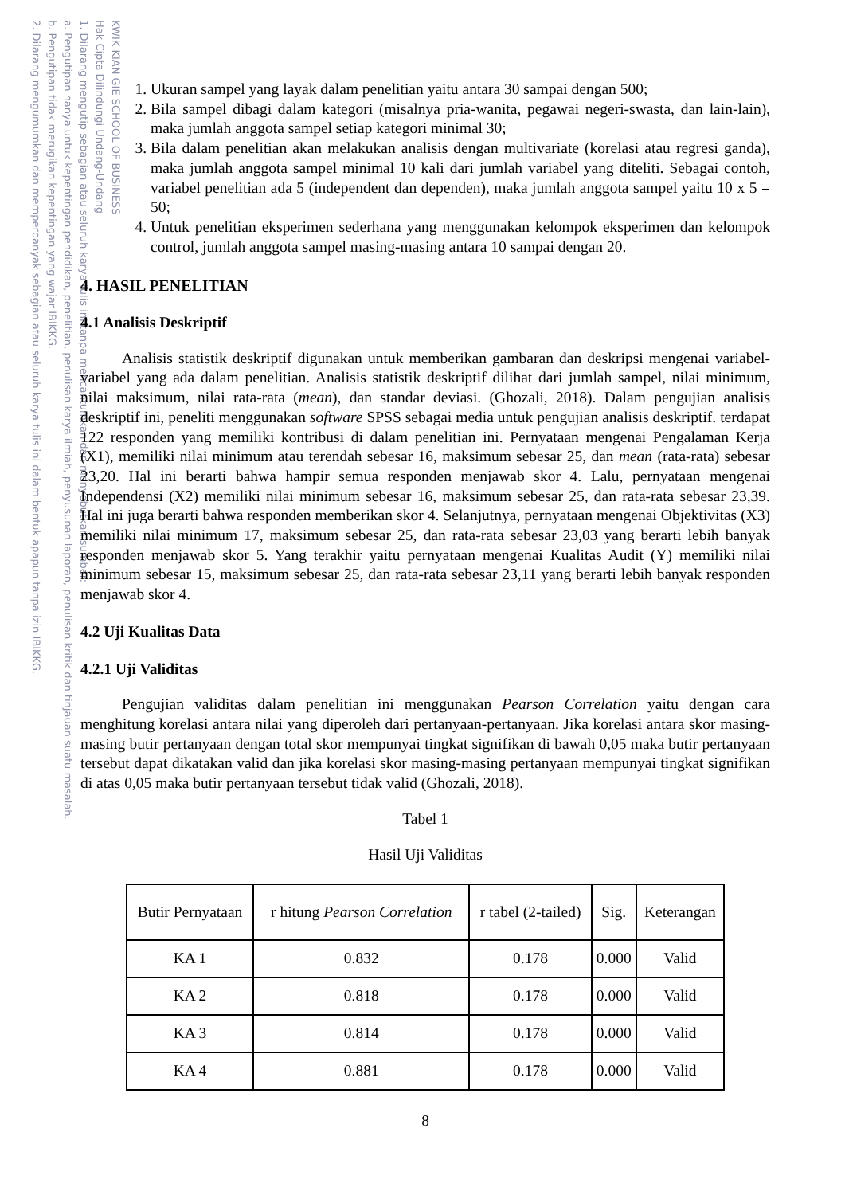KWIK KIAN GIE SCHOOL OF BUSINESS
Hak Cipta Dilindungi Undang-Undang
1. Dilarang mengutip sebagian atau seluruh karya tulis ini tanpa mencantumkan dan menyebutkan sumber:
a. Pengutipan hanya untuk kepentingan pendidikan, penelitian, penulisan karya ilmiah, penyusunan laporan, penulisan kritik dan tinjauan suatu masalah.
b. Pengutipan tidak merugikan kepentingan yang wajar IBIKKG.
2. Dilarang mengumumkan dan memperbanyak sebagian atau seluruh karya tulis ini dalam bentuk apapun tanpa izin IBIKKG.
1. Ukuran sampel yang layak dalam penelitian yaitu antara 30 sampai dengan 500;
2. Bila sampel dibagi dalam kategori (misalnya pria-wanita, pegawai negeri-swasta, dan lain-lain), maka jumlah anggota sampel setiap kategori minimal 30;
3. Bila dalam penelitian akan melakukan analisis dengan multivariate (korelasi atau regresi ganda), maka jumlah anggota sampel minimal 10 kali dari jumlah variabel yang diteliti. Sebagai contoh, variabel penelitian ada 5 (independent dan dependen), maka jumlah anggota sampel yaitu 10 x 5 = 50;
4. Untuk penelitian eksperimen sederhana yang menggunakan kelompok eksperimen dan kelompok control, jumlah anggota sampel masing-masing antara 10 sampai dengan 20.
4. HASIL PENELITIAN
4.1 Analisis Deskriptif
Analisis statistik deskriptif digunakan untuk memberikan gambaran dan deskripsi mengenai variabel-variabel yang ada dalam penelitian. Analisis statistik deskriptif dilihat dari jumlah sampel, nilai minimum, nilai maksimum, nilai rata-rata (mean), dan standar deviasi. (Ghozali, 2018). Dalam pengujian analisis deskriptif ini, peneliti menggunakan software SPSS sebagai media untuk pengujian analisis deskriptif. terdapat 122 responden yang memiliki kontribusi di dalam penelitian ini. Pernyataan mengenai Pengalaman Kerja (X1), memiliki nilai minimum atau terendah sebesar 16, maksimum sebesar 25, dan mean (rata-rata) sebesar 23,20. Hal ini berarti bahwa hampir semua responden menjawab skor 4. Lalu, pernyataan mengenai Independensi (X2) memiliki nilai minimum sebesar 16, maksimum sebesar 25, dan rata-rata sebesar 23,39. Hal ini juga berarti bahwa responden memberikan skor 4. Selanjutnya, pernyataan mengenai Objektivitas (X3) memiliki nilai minimum 17, maksimum sebesar 25, dan rata-rata sebesar 23,03 yang berarti lebih banyak responden menjawab skor 5. Yang terakhir yaitu pernyataan mengenai Kualitas Audit (Y) memiliki nilai minimum sebesar 15, maksimum sebesar 25, dan rata-rata sebesar 23,11 yang berarti lebih banyak responden menjawab skor 4.
4.2 Uji Kualitas Data
4.2.1 Uji Validitas
Pengujian validitas dalam penelitian ini menggunakan Pearson Correlation yaitu dengan cara menghitung korelasi antara nilai yang diperoleh dari pertanyaan-pertanyaan. Jika korelasi antara skor masing-masing butir pertanyaan dengan total skor mempunyai tingkat signifikan di bawah 0,05 maka butir pertanyaan tersebut dapat dikatakan valid dan jika korelasi skor masing-masing pertanyaan mempunyai tingkat signifikan di atas 0,05 maka butir pertanyaan tersebut tidak valid (Ghozali, 2018).
Tabel 1
Hasil Uji Validitas
| Butir Pernyataan | r hitung Pearson Correlation | r tabel (2-tailed) | Sig. | Keterangan |
| --- | --- | --- | --- | --- |
| KA 1 | 0.832 | 0.178 | 0.000 | Valid |
| KA 2 | 0.818 | 0.178 | 0.000 | Valid |
| KA 3 | 0.814 | 0.178 | 0.000 | Valid |
| KA 4 | 0.881 | 0.178 | 0.000 | Valid |
8